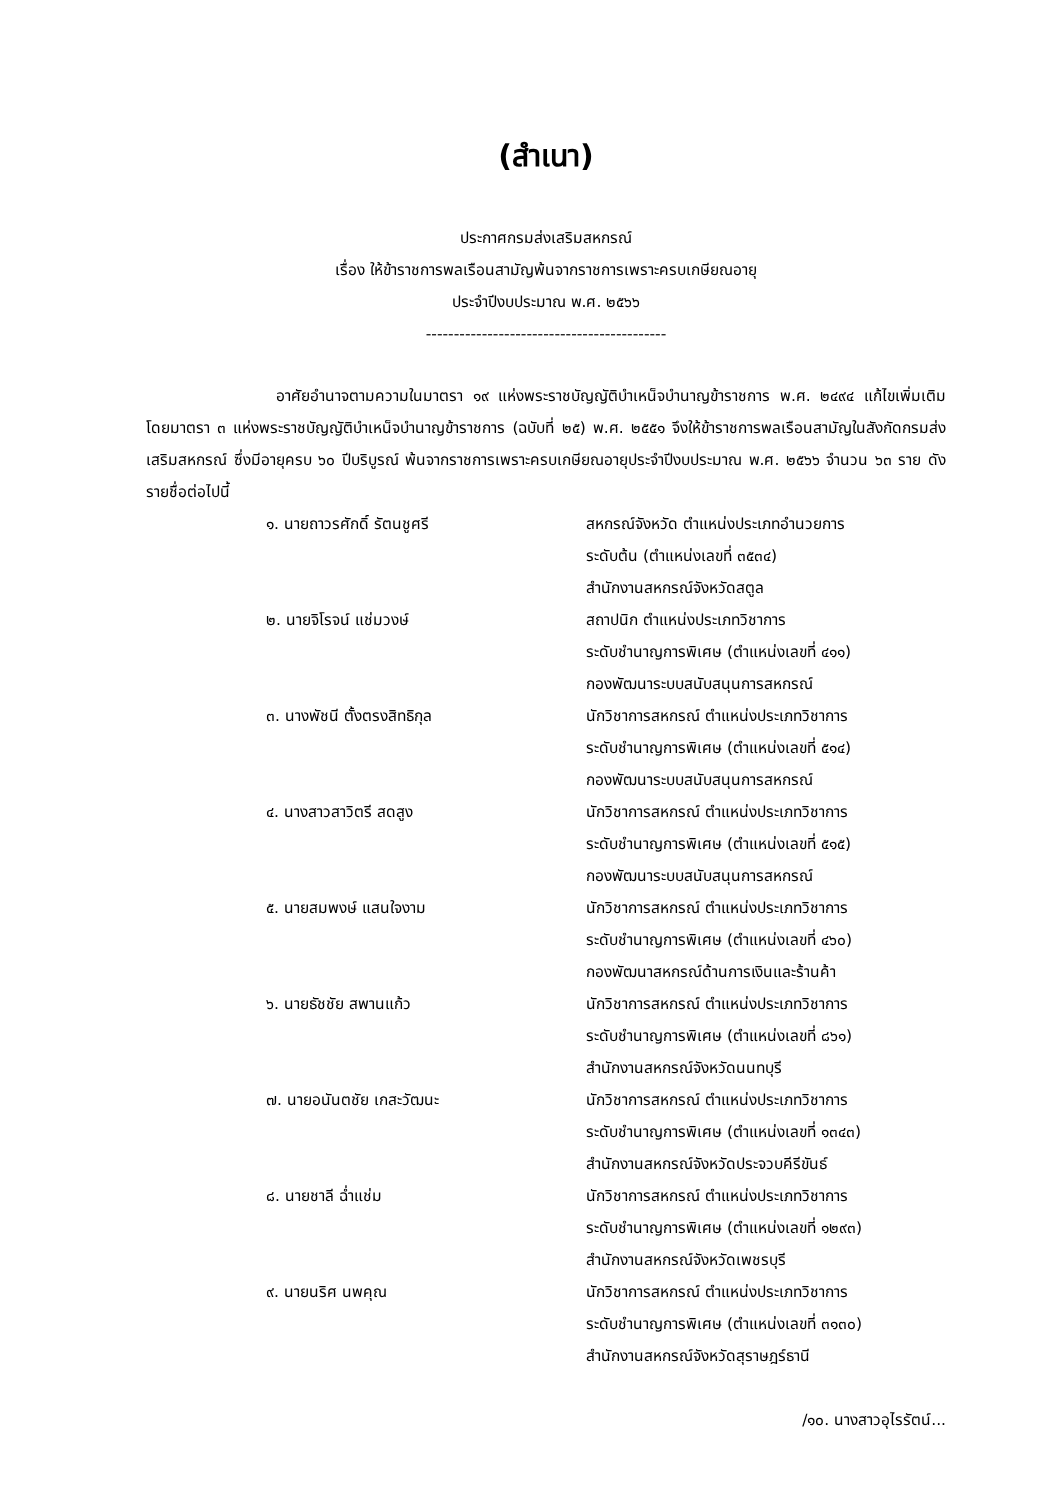(สำเนา)
ประกาศกรมส่งเสริมสหกรณ์
เรื่อง ให้ข้าราชการพลเรือนสามัญพ้นจากราชการเพราะครบเกษียณอายุ
ประจำปีงบประมาณ พ.ศ. ๒๕๖๖
-------------------------------------------
อาศัยอำนาจตามความในมาตรา ๑๙ แห่งพระราชบัญญัติบำเหน็จบำนาญข้าราชการ พ.ศ. ๒๔๙๔ แก้ไขเพิ่มเติมโดยมาตรา ๓ แห่งพระราชบัญญัติบำเหน็จบำนาญข้าราชการ (ฉบับที่ ๒๕) พ.ศ. ๒๕๕๑ จึงให้ข้าราชการพลเรือนสามัญในสังกัดกรมส่งเสริมสหกรณ์ ซึ่งมีอายุครบ ๖๐ ปีบริบูรณ์ พ้นจากราชการเพราะครบเกษียณอายุประจำปีงบประมาณ พ.ศ. ๒๕๖๖ จำนวน ๖๓ ราย ดังรายชื่อต่อไปนี้
| ๑. นายถาวรศักดิ์ รัตนชูศรี | สหกรณ์จังหวัด ตำแหน่งประเภทอำนวยการ ระดับต้น (ตำแหน่งเลขที่ ๓๕๓๔) สำนักงานสหกรณ์จังหวัดสตูล |
| ๒. นายจิโรจน์ แช่มวงษ์ | สถาปนิก ตำแหน่งประเภทวิชาการ ระดับชำนาญการพิเศษ (ตำแหน่งเลขที่ ๔๑๑) กองพัฒนาระบบสนับสนุนการสหกรณ์ |
| ๓. นางพัชนี ตั้งตรงสิทธิกุล | นักวิชาการสหกรณ์ ตำแหน่งประเภทวิชาการ ระดับชำนาญการพิเศษ (ตำแหน่งเลขที่ ๕๑๔) กองพัฒนาระบบสนับสนุนการสหกรณ์ |
| ๔. นางสาวสาวิตรี สดสูง | นักวิชาการสหกรณ์ ตำแหน่งประเภทวิชาการ ระดับชำนาญการพิเศษ (ตำแหน่งเลขที่ ๕๑๕) กองพัฒนาระบบสนับสนุนการสหกรณ์ |
| ๕. นายสมพงษ์ แสนใจงาม | นักวิชาการสหกรณ์ ตำแหน่งประเภทวิชาการ ระดับชำนาญการพิเศษ (ตำแหน่งเลขที่ ๔๖๐) กองพัฒนาสหกรณ์ด้านการเงินและร้านค้า |
| ๖. นายธัชชัย สพานแก้ว | นักวิชาการสหกรณ์ ตำแหน่งประเภทวิชาการ ระดับชำนาญการพิเศษ (ตำแหน่งเลขที่ ๘๖๑) สำนักงานสหกรณ์จังหวัดนนทบุรี |
| ๗. นายอนันตชัย เกสะวัฒนะ | นักวิชาการสหกรณ์ ตำแหน่งประเภทวิชาการ ระดับชำนาญการพิเศษ (ตำแหน่งเลขที่ ๑๓๔๓) สำนักงานสหกรณ์จังหวัดประจวบคีรีขันธ์ |
| ๘. นายชาลี ฉ่ำแช่ม | นักวิชาการสหกรณ์ ตำแหน่งประเภทวิชาการ ระดับชำนาญการพิเศษ (ตำแหน่งเลขที่ ๑๒๙๓) สำนักงานสหกรณ์จังหวัดเพชรบุรี |
| ๙. นายนริศ นพคุณ | นักวิชาการสหกรณ์ ตำแหน่งประเภทวิชาการ ระดับชำนาญการพิเศษ (ตำแหน่งเลขที่ ๓๑๓๐) สำนักงานสหกรณ์จังหวัดสุราษฎร์ธานี |
/๑๐. นางสาวอุไรรัตน์...